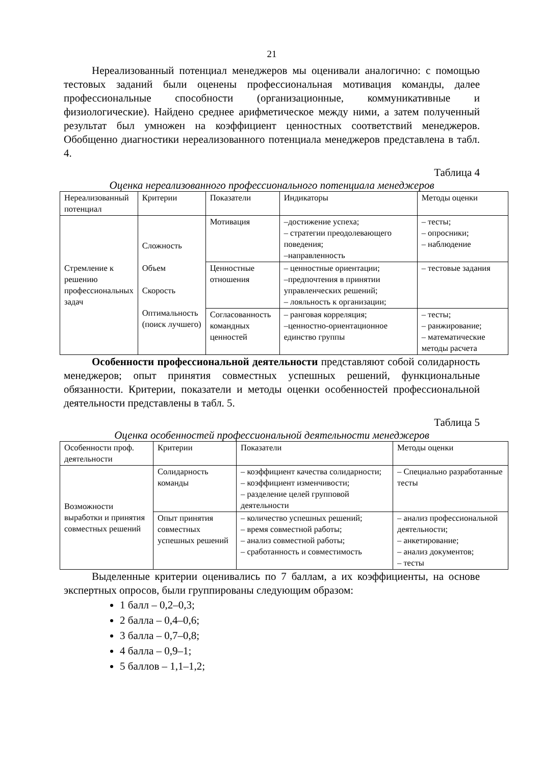21
Нереализованный потенциал менеджеров мы оценивали аналогично: с помощью тестовых заданий были оценены профессиональная мотивация команды, далее профессиональные способности (организационные, коммуникативные и физиологические). Найдено среднее арифметическое между ними, а затем полученный результат был умножен на коэффициент ценностных соответствий менеджеров. Обобщенно диагностики нереализованного потенциала менеджеров представлена в табл. 4.
Таблица 4
Оценка нереализованного профессионального потенциала менеджеров
| Нереализованный потенциал | Критерии | Показатели | Индикаторы | Методы оценки |
| Стремление к решению профессиональных задач | Сложность Объем Скорость Оптимальность (поиск лучшего) | Мотивация | –достижение успеха; – стратегии преодолевающего поведения; –направленность | – тесты; – опросники; – наблюдение |
| | | Ценностные отношения | – ценностные ориентации; –предпочтения в принятии управленческих решений; – лояльность к организации; | – тестовые задания |
| | | Согласованность командных ценностей | – ранговая корреляция; –ценностно-ориентационное единство группы | – тесты; – ранжирование; – математические методы расчета |
Особенности профессиональной деятельности представляют собой солидарность менеджеров; опыт принятия совместных успешных решений, функциональные обязанности. Критерии, показатели и методы оценки особенностей профессиональной деятельности представлены в табл. 5.
Таблица 5
Оценка особенностей профессиональной деятельности менеджеров
| Особенности проф. деятельности | Критерии | Показатели | Методы оценки |
| Возможности выработки и принятия совместных решений | Солидарность команды | – коэффициент качества солидарности; – коэффициент изменчивости; – разделение целей групповой деятельности | – Специально разработанные тесты |
| | Опыт принятия совместных успешных решений | – количество успешных решений; – время совместной работы; – анализ совместной работы; – сработанность и совместимость | – анализ профессиональной деятельности; – анкетирование; – анализ документов; – тесты |
Выделенные критерии оценивались по 7 баллам, а их коэффициенты, на основе экспертных опросов, были группированы следующим образом:
1 балл – 0,2–0,3;
2 балла – 0,4–0,6;
3 балла – 0,7–0,8;
4 балла – 0,9–1;
5 баллов – 1,1–1,2;